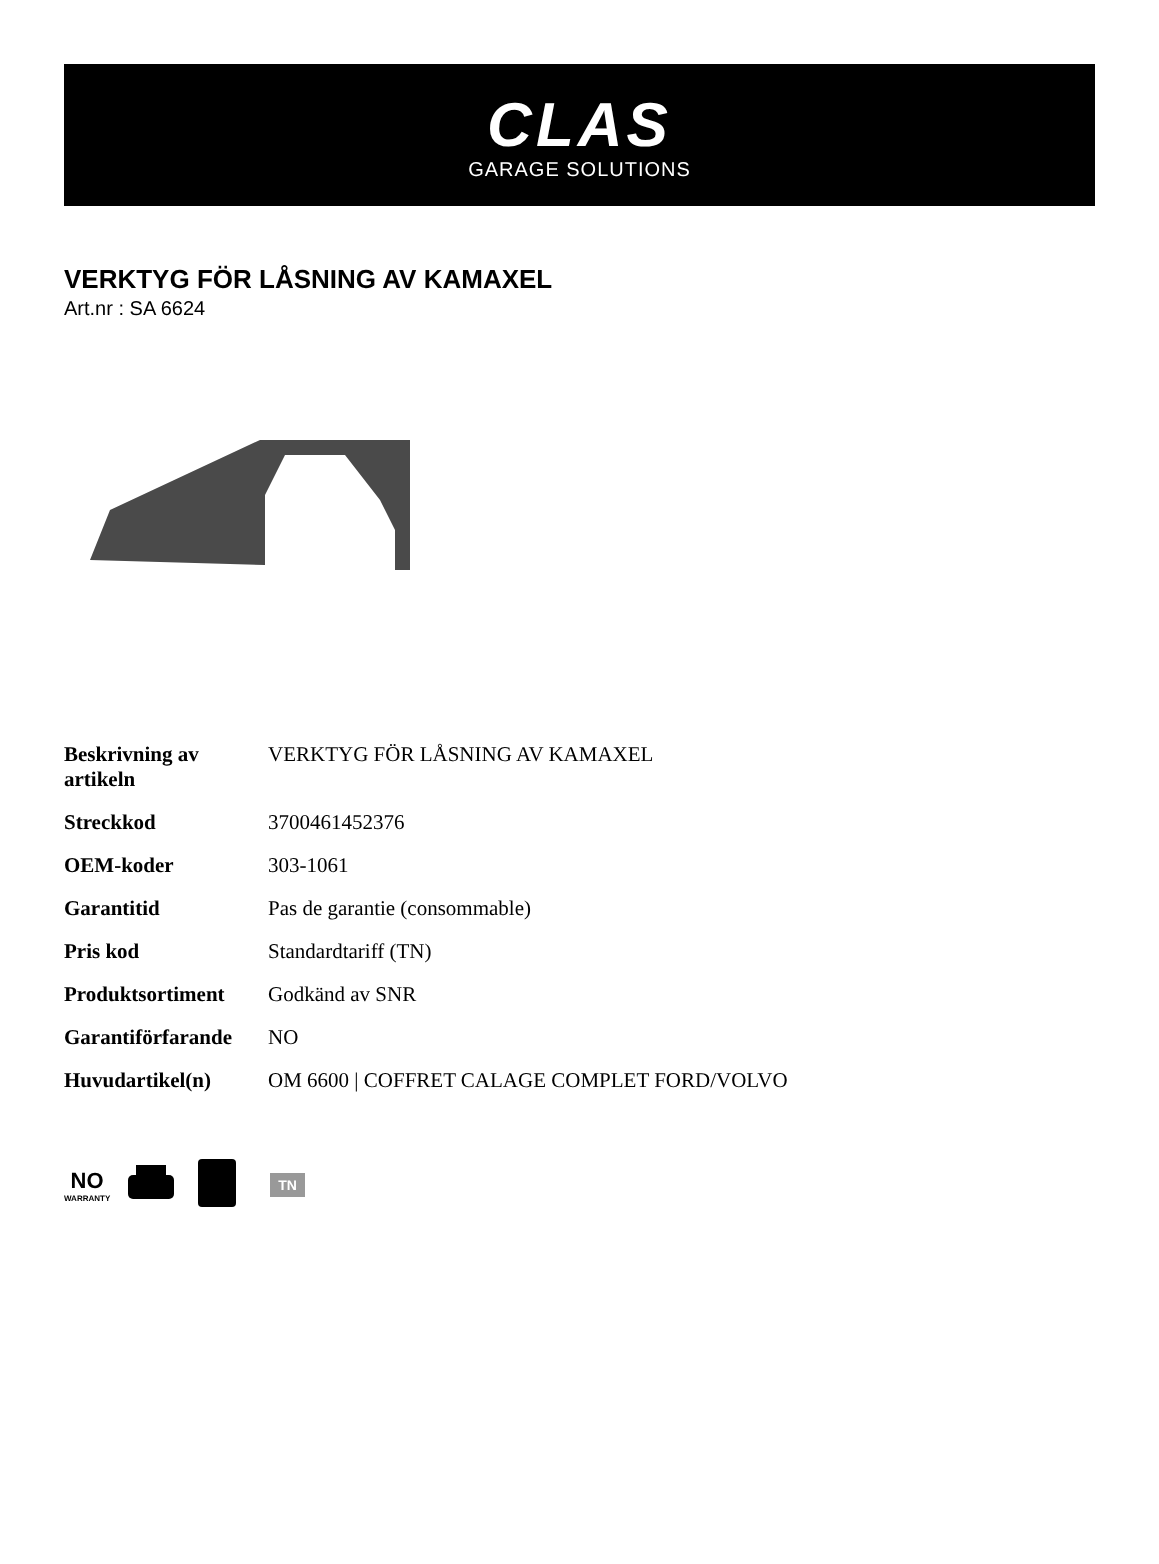CLAS
GARAGE SOLUTIONS
VERKTYG FÖR LÅSNING AV KAMAXEL
Art.nr : SA 6624
| Beskrivning av artikeln | VERKTYG FÖR LÅSNING AV KAMAXEL |
| Streckkod | 3700461452376 |
| OEM-koder | 303-1061 |
| Garantitid | Pas de garantie (consommable) |
| Pris kod | Standardtariff (TN) |
| Produktsortiment | Godkänd av SNR |
| Garantiförfarande | NO |
| Huvudartikel(n) | OM 6600 / COFFRET CALAGE COMPLET FORD/VOLVO |
NO
WARRANTY
TN